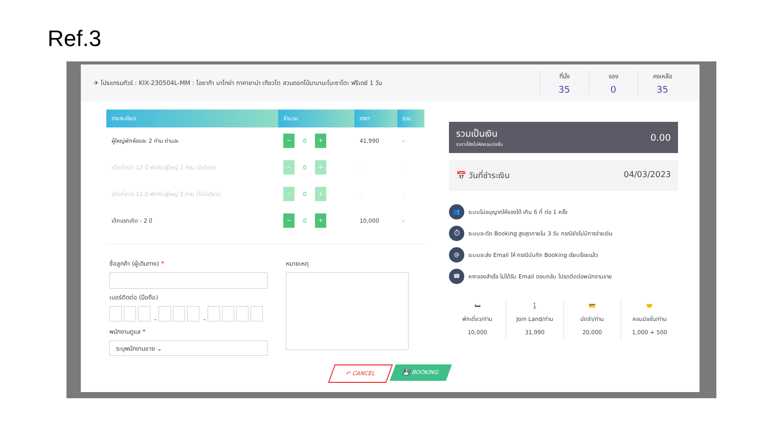Ref.3
✈ โปรแกรมทัวร์ : KIX-230504L-MM : โอซาก้า นาโกย่า ทาคายาม่า เกียวโต สวนดอกไม้นาบานะโนะซาโตะ ฟรีเดย์ 1 วัน
ที่นั่ง
35
จอง
0
คงเหลือ
35
| รายละเอียด | จำนวน | ราคา | รวม |
| --- | --- | --- | --- |
| ผู้ใหญ่พักห้องละ 2 ท่าน ท่านละ | − 0 + | 41,990 | - |
| เด็กต่ำกว่า 12 ปี พักกับผู้ใหญ่ 2 ท่าน (มีเตียง) | − 0 + | - | - |
| เด็กต่ำกว่า 12 ปี พักกับผู้ใหญ่ 2 ท่าน (ไม่มีเตียง) | − 0 + | - | - |
| เด็กแรกเกิด - 2 ปี | − 0 + | 10,000 | - |
ชื่อลูกค้า (ผู้เดินทาง) *
เบอร์ติดต่อ (มือถือ)
- -
พนักงานดูแล *
ระบุพนักงานขาย ⌄
หมายเหตุ
รวมเป็นเงิน
ราคานี้ยังไม่หักคอมมิชชั่น
0.00
📅 วันที่ชำระเงิน 04/03/2023
👥 ระบบไม่อนุญาตให้จองได้ เกิน 6 ที่ ต่อ 1 ครั้ง
⏱ ระบบจะตัด Booking สูงสุดภายใน 3 วัน กรณียังไม่มีการจ่ายเงิน
@ ระบบจะส่ง Email ให้ กรณีบันทึก Booking เรียบร้อยแล้ว
☎ หากจองสำเร็จ ไม่ได้รับ Email ตอบกลับ โปรดติดต่อพนักงานขาย
🛏
พักเดี่ยว/ท่าน
10,000
🚶
Join Land/ท่าน
31,990
💳
มัดจำ/ท่าน
20,000
🤝
คอมมิชชั่น/ท่าน
1,000 + 500
↶ CANCEL 💾 BOOKING